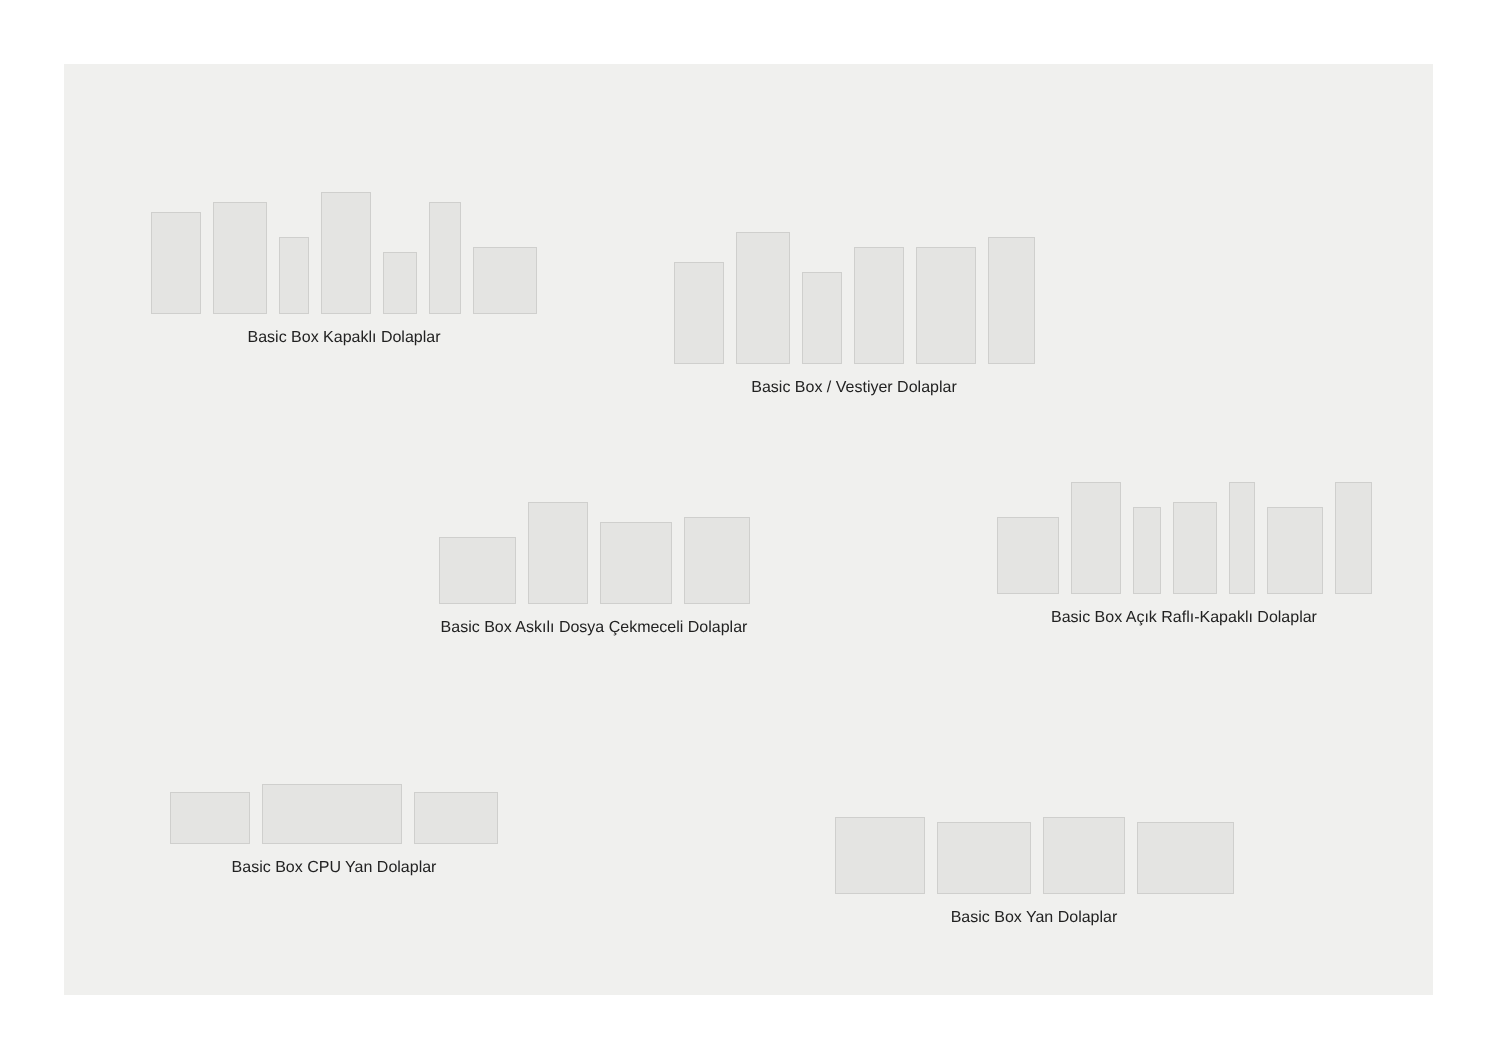Basic Box Kapaklı Dolaplar
Basic Box / Vestiyer Dolaplar
Basic Box Askılı Dosya Çekmeceli Dolaplar
Basic Box Açık Raflı-Kapaklı Dolaplar
Basic Box CPU Yan Dolaplar
Basic Box Yan Dolaplar